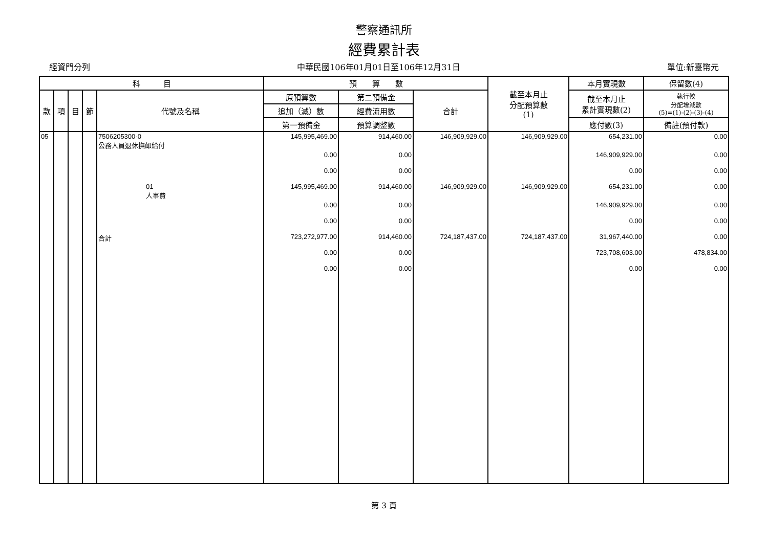警察通訊所
經費累計表
經資門分列 中華民國106年01月01日至106年12月31日 單位:新臺幣元
| 科 目 | | | | | 預 算 數 | | | 截至本月止 分配預算數 (1) | 本月實現數 | 保留數(4) |
| --- | --- | --- | --- | --- | --- | --- | --- | --- | --- | --- |
| 款 | 項 | 目 | 節 | 代號及名稱 | 原預算數 | 第二預備金 | 合計 | | 截至本月止 累計實現數(2) | 執行較 分配增減數 (5)=(1)-(2)-(3)-(4) |
| | | | | | 追加（減）數 | 經費流用數 | | | | |
| | | | | | 第一預備金 | 預算調整數 | | | 應付數(3) | 備註(預付款) |
| 05 | | | | 7506205300-0 公務人員退休撫卹給付 | 145,995,469.00 | 914,460.00 | 146,909,929.00 | 146,909,929.00 | 654,231.00 | 0.00 |
| | | | | | 0.00 | 0.00 | | | 146,909,929.00 | 0.00 |
| | | | | | 0.00 | 0.00 | | | 0.00 | 0.00 |
| | | | | 01 人事費 | 145,995,469.00 | 914,460.00 | 146,909,929.00 | 146,909,929.00 | 654,231.00 | 0.00 |
| | | | | | 0.00 | 0.00 | | | 146,909,929.00 | 0.00 |
| | | | | | 0.00 | 0.00 | | | 0.00 | 0.00 |
| | | | | 合計 | 723,272,977.00 | 914,460.00 | 724,187,437.00 | 724,187,437.00 | 31,967,440.00 | 0.00 |
| | | | | | 0.00 | 0.00 | | | 723,708,603.00 | 478,834.00 |
| | | | | | 0.00 | 0.00 | | | 0.00 | 0.00 |
第 3 頁